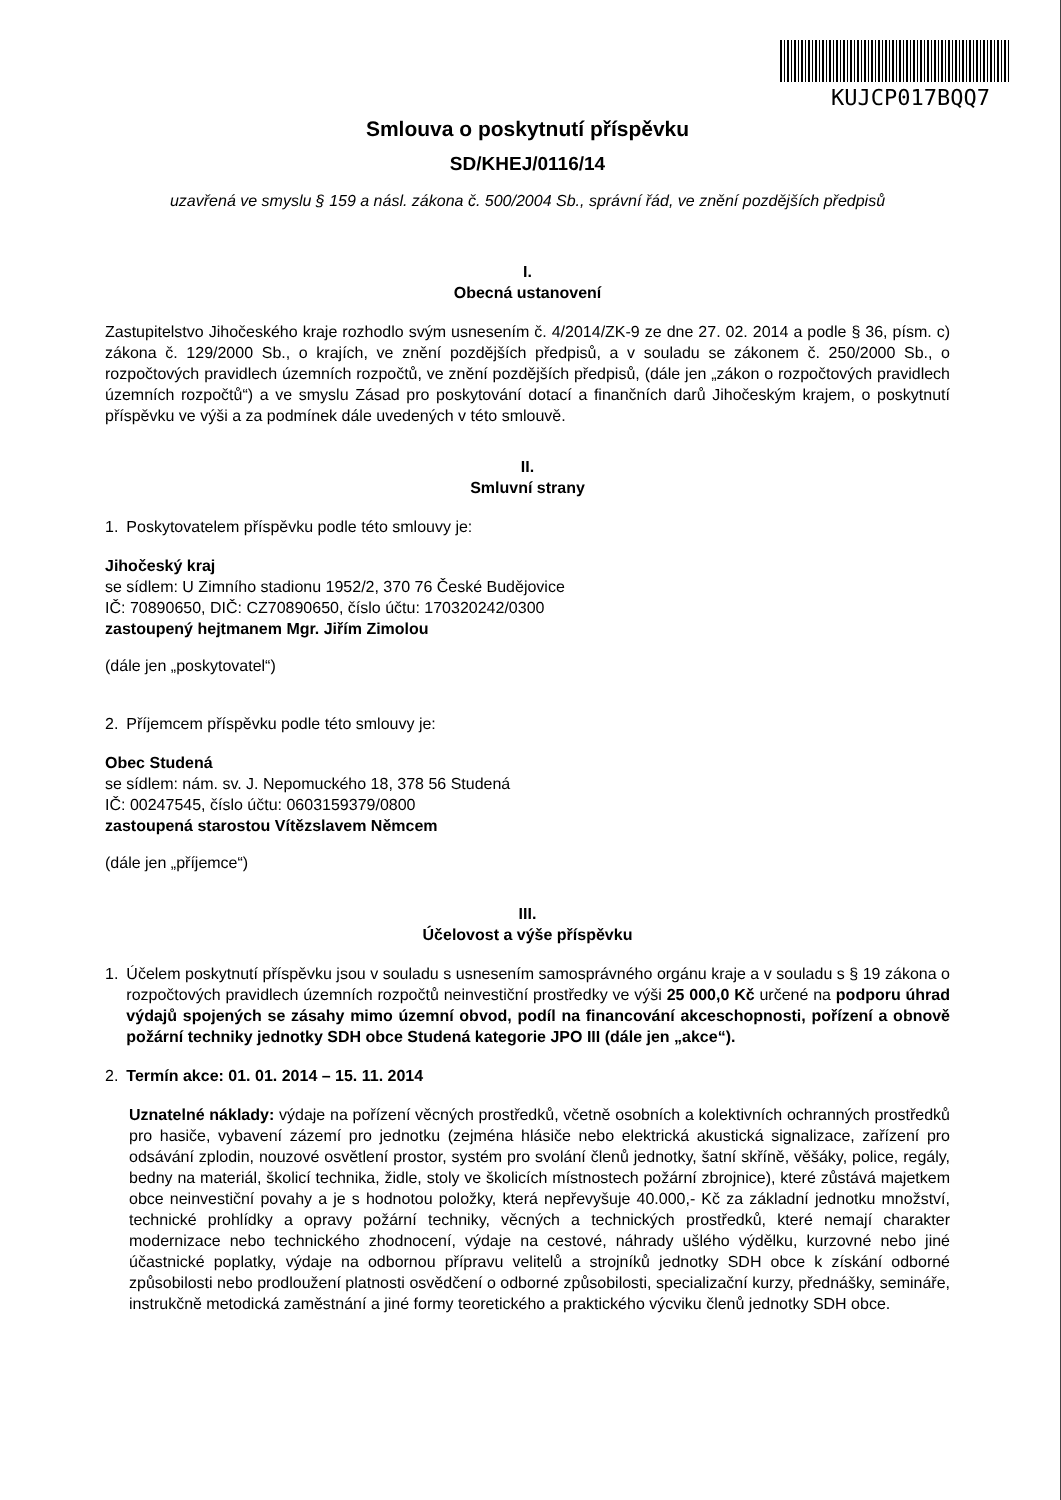KUJCP017BQQ7
Smlouva o poskytnutí příspěvku
SD/KHEJ/0116/14
uzavřená ve smyslu § 159 a násl. zákona č. 500/2004 Sb., správní řád, ve znění pozdějších předpisů
I.
Obecná ustanovení
Zastupitelstvo Jihočeského kraje rozhodlo svým usnesením č. 4/2014/ZK-9 ze dne 27. 02. 2014 a podle § 36, písm. c) zákona č. 129/2000 Sb., o krajích, ve znění pozdějších předpisů, a v souladu se zákonem č. 250/2000 Sb., o rozpočtových pravidlech územních rozpočtů, ve znění pozdějších předpisů, (dále jen „zákon o rozpočtových pravidlech územních rozpočtů“) a ve smyslu Zásad pro poskytování dotací a finančních darů Jihočeským krajem, o poskytnutí příspěvku ve výši a za podmínek dále uvedených v této smlouvě.
II.
Smluvní strany
1. Poskytovatelem příspěvku podle této smlouvy je:
Jihočeský kraj
se sídlem: U Zimního stadionu 1952/2, 370 76 České Budějovice
IČ: 70890650, DIČ: CZ70890650, číslo účtu: 170320242/0300
zastoupený hejtmanem Mgr. Jiřím Zimolou
(dále jen „poskytovatel“)
2. Příjemcem příspěvku podle této smlouvy je:
Obec Studená
se sídlem: nám. sv. J. Nepomuckého 18, 378 56 Studená
IČ: 00247545, číslo účtu: 0603159379/0800
zastoupená starostou Vítězslavem Němcem
(dále jen „příjemce“)
III.
Účelovost a výše příspěvku
1. Účelem poskytnutí příspěvku jsou v souladu s usnesením samosprávného orgánu kraje a v souladu s § 19 zákona o rozpočtových pravidlech územních rozpočtů neinvestiční prostředky ve výši 25 000,0 Kč určené na podporu úhrad výdajů spojených se zásahy mimo územní obvod, podíl na financování akceschopnosti, pořízení a obnově požární techniky jednotky SDH obce Studená kategorie JPO III (dále jen „akce“).
2. Termín akce: 01. 01. 2014 – 15. 11. 2014
Uznatelné náklady: výdaje na pořízení věcných prostředků, včetně osobních a kolektivních ochranných prostředků pro hasiče, vybavení zázemí pro jednotku (zejména hlásiče nebo elektrická akustická signalizace, zařízení pro odsávání zplodin, nouzové osvětlení prostor, systém pro svolání členů jednotky, šatní skříně, věšáky, police, regály, bedny na materiál, školicí technika, židle, stoly ve školicích místnostech požární zbrojnice), které zůstává majetkem obce neinvestiční povahy a je s hodnotou položky, která nepřevyšuje 40.000,- Kč za základní jednotku množství, technické prohlídky a opravy požární techniky, věcných a technických prostředků, které nemají charakter modernizace nebo technického zhodnocení, výdaje na cestové, náhrady ušlého výdělku, kurzovné nebo jiné účastnické poplatky, výdaje na odbornou přípravu velitelů a strojníků jednotky SDH obce k získání odborné způsobilosti nebo prodloužení platnosti osvědčení o odborné způsobilosti, specializační kurzy, přednášky, semináře, instrukčně metodická zaměstnání a jiné formy teoretického a praktického výcviku členů jednotky SDH obce.